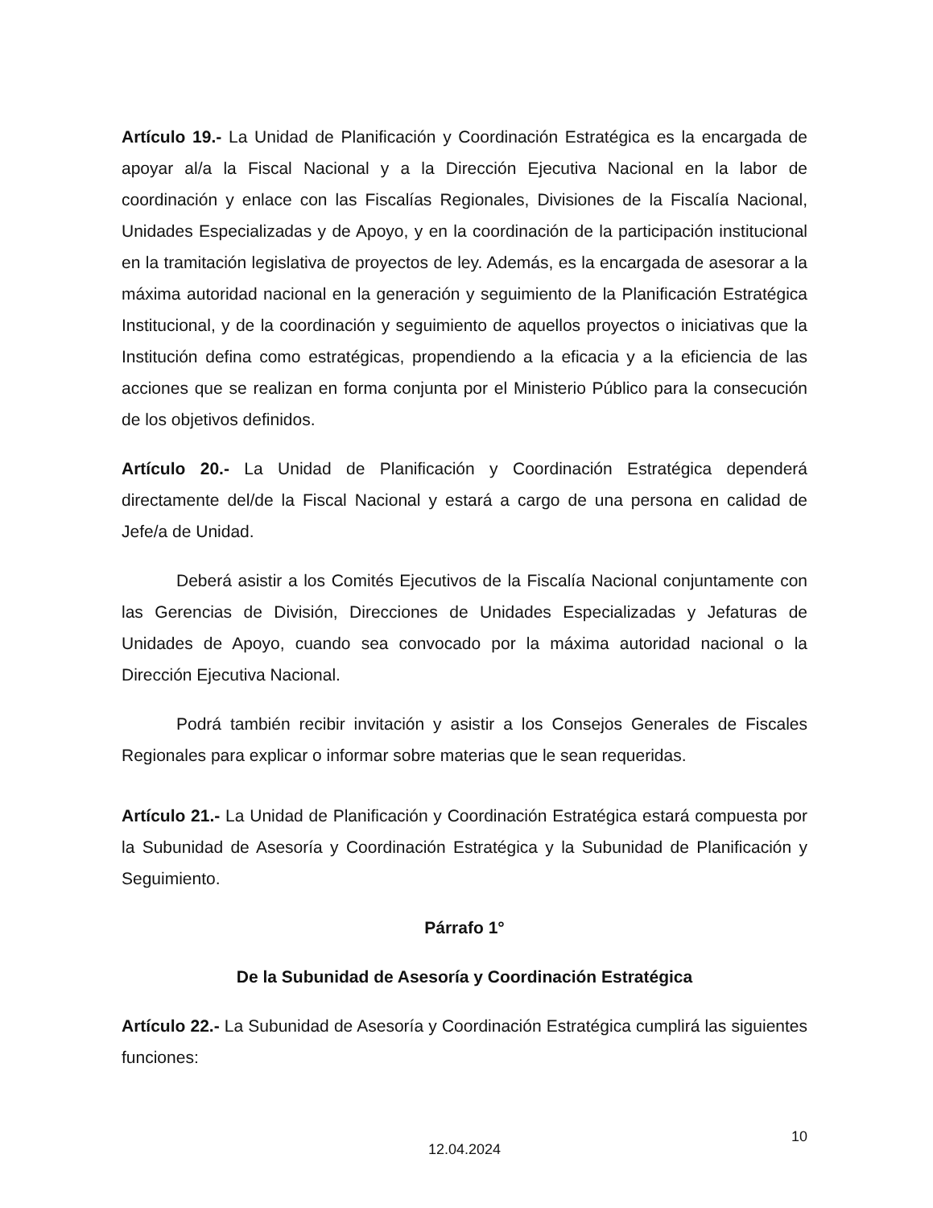Artículo 19.- La Unidad de Planificación y Coordinación Estratégica es la encargada de apoyar al/a la Fiscal Nacional y a la Dirección Ejecutiva Nacional en la labor de coordinación y enlace con las Fiscalías Regionales, Divisiones de la Fiscalía Nacional, Unidades Especializadas y de Apoyo, y en la coordinación de la participación institucional en la tramitación legislativa de proyectos de ley. Además, es la encargada de asesorar a la máxima autoridad nacional en la generación y seguimiento de la Planificación Estratégica Institucional, y de la coordinación y seguimiento de aquellos proyectos o iniciativas que la Institución defina como estratégicas, propendiendo a la eficacia y a la eficiencia de las acciones que se realizan en forma conjunta por el Ministerio Público para la consecución de los objetivos definidos.
Artículo 20.- La Unidad de Planificación y Coordinación Estratégica dependerá directamente del/de la Fiscal Nacional y estará a cargo de una persona en calidad de Jefe/a de Unidad.
Deberá asistir a los Comités Ejecutivos de la Fiscalía Nacional conjuntamente con las Gerencias de División, Direcciones de Unidades Especializadas y Jefaturas de Unidades de Apoyo, cuando sea convocado por la máxima autoridad nacional o la Dirección Ejecutiva Nacional.
Podrá también recibir invitación y asistir a los Consejos Generales de Fiscales Regionales para explicar o informar sobre materias que le sean requeridas.
Artículo 21.- La Unidad de Planificación y Coordinación Estratégica estará compuesta por la Subunidad de Asesoría y Coordinación Estratégica y la Subunidad de Planificación y Seguimiento.
Párrafo 1°
De la Subunidad de Asesoría y Coordinación Estratégica
Artículo 22.- La Subunidad de Asesoría y Coordinación Estratégica cumplirá las siguientes funciones:
12.04.2024
10